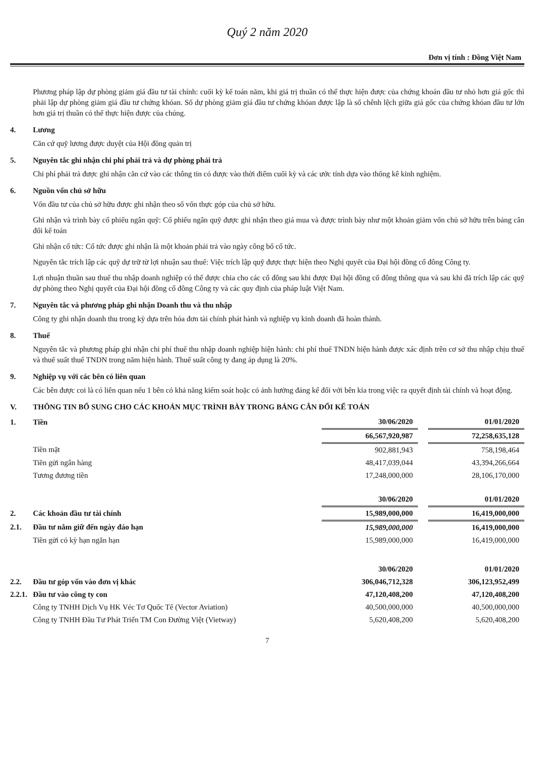Quý 2 năm 2020
Đơn vị tính : Đồng Việt Nam
Phương pháp lập dự phòng giảm giá đầu tư tài chính: cuối kỳ kế toán năm, khi giá trị thuần có thể thực hiện được của chứng khoán đầu tư nhỏ hơn giá gốc thì phải lập dự phòng giảm giá đầu tư chứng khóan. Số dự phòng giảm giá đầu tư chứng khóan được lập là số chênh lệch giữa giá gốc của chứng khóan đầu tư lớn hơn giá trị thuần có thể thực hiện được của chúng.
4. Lương
Căn cứ quỹ lương được duyệt của Hội đồng quản trị
5. Nguyên tắc ghi nhận chi phí phải trả và dự phòng phải trả
Chi phí phải trả được ghi nhận căn cứ vào các thông tin có được vào thời điểm cuối kỳ và các ước tính dựa vào thống kê kinh nghiệm.
6. Nguồn vốn chủ sở hữu
Vốn đầu tư của chủ sở hữu được ghi nhận theo số vốn thực góp của chủ sở hữu.
Ghi nhận và trình bày cổ phiếu ngân quỹ: Cổ phiếu ngân quỹ được ghi nhận theo giá mua và được trình bày như một khoản giảm vốn chủ sở hữu trên bảng cân đối kế toán
Ghi nhận cổ tức: Cổ tức được ghi nhận là một khoản phải trả vào ngày công bố cổ tức.
Nguyên tắc trích lập các quỹ dự trữ từ lợi nhuận sau thuế: Việc trích lập quỹ được thực hiện theo Nghị quyết của Đại hội đồng cổ đông Công ty.
Lợi nhuận thuần sau thuế thu nhập doanh nghiệp có thể được chia cho các cổ đông sau khi được Đại hội đồng cổ đông thông qua và sau khi đã trích lập các quỹ dự phòng theo Nghị quyết của Đại hội đồng cổ đông Công ty và các quy định của pháp luật Việt Nam.
7. Nguyên tắc và phương pháp ghi nhận Doanh thu và thu nhập
Công ty ghi nhận doanh thu trong kỳ dựa trên hóa đơn tài chính phát hành và nghiệp vụ kinh doanh đã hoàn thành.
8. Thuế
Nguyên tắc và phương pháp ghi nhận chi phí thuế thu nhập doanh nghiệp hiện hành: chi phí thuế TNDN hiện hành được xác định trên cơ sở thu nhập chịu thuế và thuế suất thuế TNDN trong năm hiện hành. Thuế suất công ty đang áp dụng là 20%.
9. Nghiệp vụ với các bên có liên quan
Các bên được coi là có liên quan nếu 1 bên có khả năng kiểm soát hoặc có ảnh hưởng đáng kể đối với bên kia trong việc ra quyết định tài chính và hoạt động.
V. THÔNG TIN BỔ SUNG CHO CÁC KHOẢN MỤC TRÌNH BÀY TRONG BẢNG CÂN ĐỐI KẾ TOÁN
| 1. | Tiền | 30/06/2020 | | 01/01/2020 |
| | | 66,567,920,987 | | 72,258,635,128 |
| | Tiền mặt | 902,881,943 | | 758,198,464 |
| | Tiền gửi ngân hàng | 48,417,039,044 | | 43,394,266,664 |
| | Tương đương tiền | 17,248,000,000 | | 28,106,170,000 |
| | | 30/06/2020 | | 01/01/2020 |
| 2. | Các khoản đầu tư tài chính | 15,989,000,000 | | 16,419,000,000 |
| 2.1. | Đầu tư nắm giữ đến ngày đáo hạn | 15,989,000,000 | | 16,419,000,000 |
| | Tiền gửi có kỳ hạn ngắn hạn | 15,989,000,000 | | 16,419,000,000 |
| | | 30/06/2020 | | 01/01/2020 |
| 2.2. | Đầu tư góp vốn vào đơn vị khác | 306,046,712,328 | | 306,123,952,499 |
| 2.2.1. | Đầu tư vào công ty con | 47,120,408,200 | | 47,120,408,200 |
| | Công ty TNHH Dịch Vụ HK Véc Tơ Quốc Tế (Vector Aviation) | 40,500,000,000 | | 40,500,000,000 |
| | Công ty TNHH Đầu Tư Phát Triển TM Con Đường Việt (Vietway) | 5,620,408,200 | | 5,620,408,200 |
7